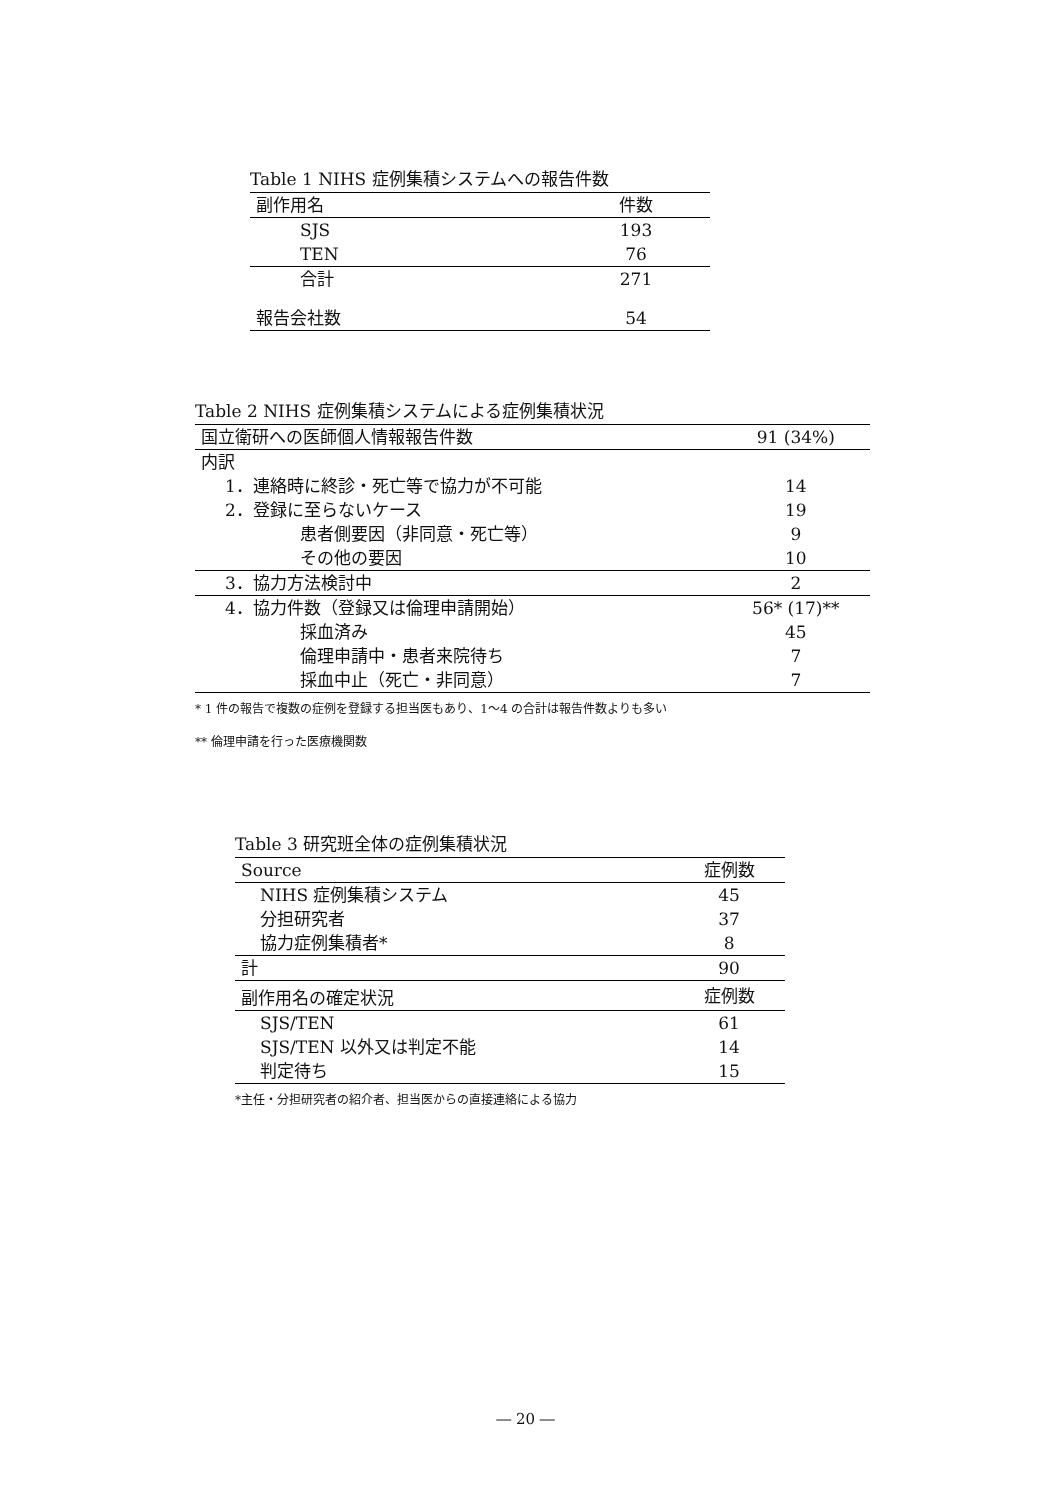Table 1 NIHS 症例集積システムへの報告件数
| 副作用名 | 件数 |
| --- | --- |
| SJS | 193 |
| TEN | 76 |
| 合計 | 271 |
| 報告会社数 | 54 |
Table 2 NIHS 症例集積システムによる症例集積状況
| 国立衛研への医師個人情報報告件数 | 91 (34%) |
| 内訳 | |
| 1．連絡時に終診・死亡等で協力が不可能 | 14 |
| 2．登録に至らないケース | 19 |
| 患者側要因（非同意・死亡等） | 9 |
| その他の要因 | 10 |
| 3．協力方法検討中 | 2 |
| 4．協力件数（登録又は倫理申請開始） | 56* (17)** |
| 採血済み | 45 |
| 倫理申請中・患者来院待ち | 7 |
| 採血中止（死亡・非同意） | 7 |
* 1 件の報告で複数の症例を登録する担当医もあり、1〜4 の合計は報告件数よりも多い
** 倫理申請を行った医療機関数
Table 3 研究班全体の症例集積状況
| Source | 症例数 |
| NIHS 症例集積システム | 45 |
| 分担研究者 | 37 |
| 協力症例集積者* | 8 |
| 計 | 90 |
| 副作用名の確定状況 | 症例数 |
| SJS/TEN | 61 |
| SJS/TEN 以外又は判定不能 | 14 |
| 判定待ち | 15 |
*主任・分担研究者の紹介者、担当医からの直接連絡による協力
― 20 ―